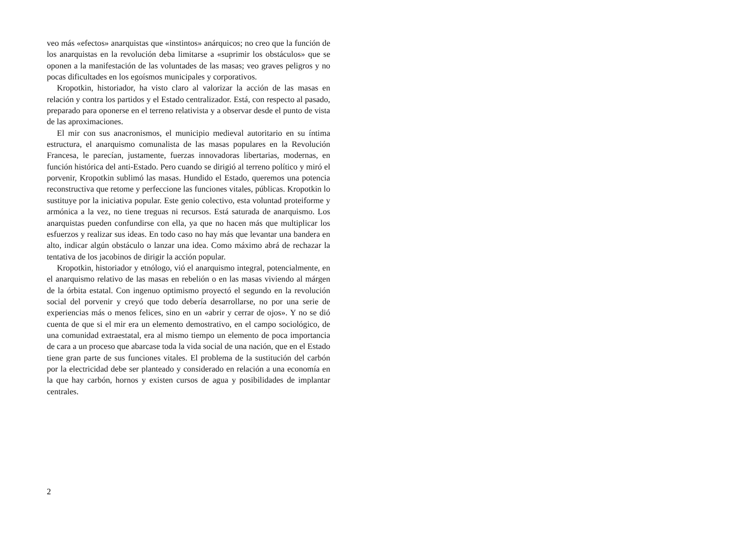veo más «efectos» anarquistas que «instintos» anárquicos; no creo que la función de los anarquistas en la revolución deba limitarse a «suprimir los obstáculos» que se oponen a la manifestación de las voluntades de las masas; veo graves peligros y no pocas dificultades en los egoísmos municipales y corporativos.
Kropotkin, historiador, ha visto claro al valorizar la acción de las masas en relación y contra los partidos y el Estado centralizador. Está, con respecto al pasado, preparado para oponerse en el terreno relativista y a observar desde el punto de vista de las aproximaciones.
El mir con sus anacronismos, el municipio medieval autoritario en su íntima estructura, el anarquismo comunalista de las masas populares en la Revolución Francesa, le parecían, justamente, fuerzas innovadoras libertarias, modernas, en función histórica del anti-Estado. Pero cuando se dirigió al terreno político y miró el porvenir, Kropotkin sublimó las masas. Hundido el Estado, queremos una potencia reconstructiva que retome y perfeccione las funciones vitales, públicas. Kropotkin lo sustituye por la iniciativa popular. Este genio colectivo, esta voluntad proteiforme y armónica a la vez, no tiene treguas ni recursos. Está saturada de anarquismo. Los anarquistas pueden confundirse con ella, ya que no hacen más que multiplicar los esfuerzos y realizar sus ideas. En todo caso no hay más que levantar una bandera en alto, indicar algún obstáculo o lanzar una idea. Como máximo abrá de rechazar la tentativa de los jacobinos de dirigir la acción popular.
Kropotkin, historiador y etnólogo, vió el anarquismo integral, potencialmente, en el anarquismo relativo de las masas en rebelión o en las masas viviendo al márgen de la órbita estatal. Con ingenuo optimismo proyectó el segundo en la revolución social del porvenir y creyó que todo debería desarrollarse, no por una serie de experiencias más o menos felices, sino en un «abrir y cerrar de ojos». Y no se dió cuenta de que si el mir era un elemento demostrativo, en el campo sociológico, de una comunidad extraestatal, era al mismo tiempo un elemento de poca importancia de cara a un proceso que abarcase toda la vida social de una nación, que en el Estado tiene gran parte de sus funciones vitales. El problema de la sustitución del carbón por la electricidad debe ser planteado y considerado en relación a una economía en la que hay carbón, hornos y existen cursos de agua y posibilidades de implantar centrales.
2